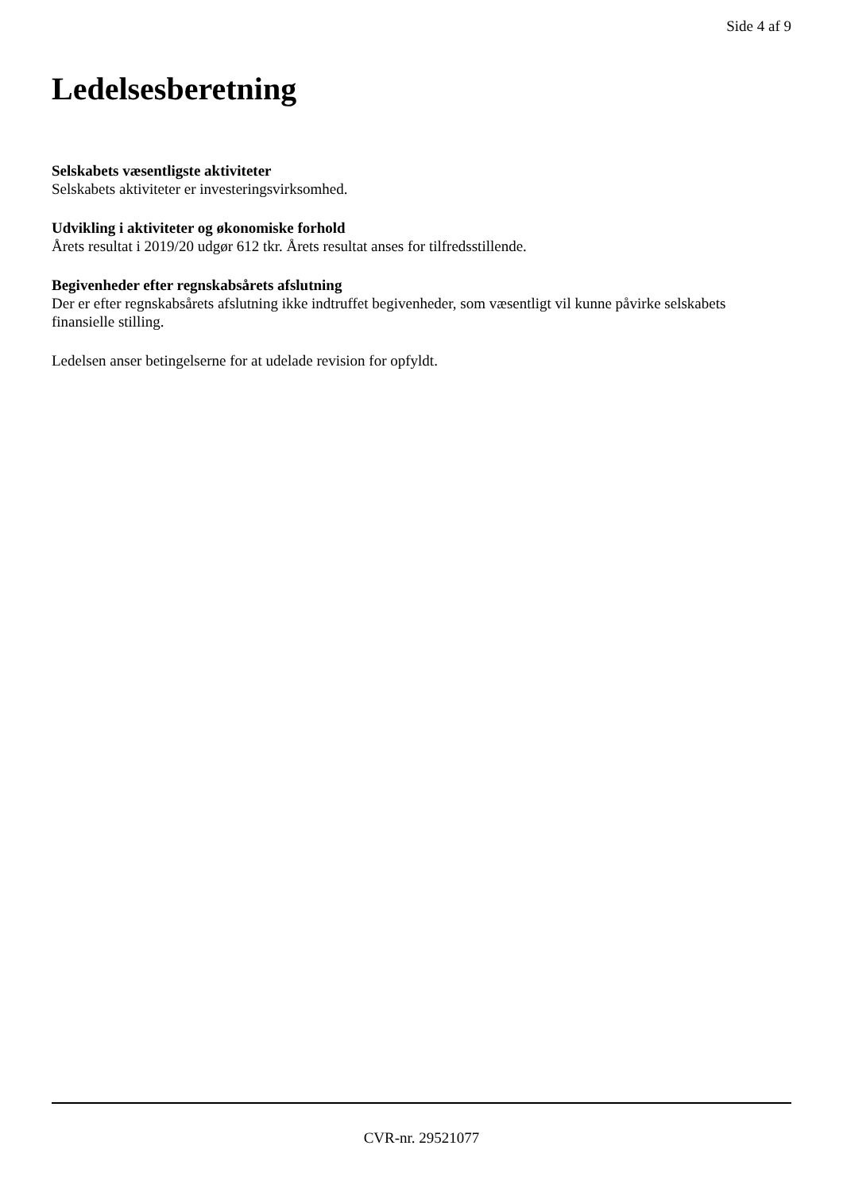Side 4 af 9
Ledelsesberetning
Selskabets væsentligste aktiviteter
Selskabets aktiviteter er investeringsvirksomhed.
Udvikling i aktiviteter og økonomiske forhold
Årets resultat i 2019/20 udgør 612 tkr. Årets resultat anses for tilfredsstillende.
Begivenheder efter regnskabsårets afslutning
Der er efter regnskabsårets afslutning ikke indtruffet begivenheder, som væsentligt vil kunne påvirke selskabets finansielle stilling.
Ledelsen anser betingelserne for at udelade revision for opfyldt.
CVR-nr. 29521077